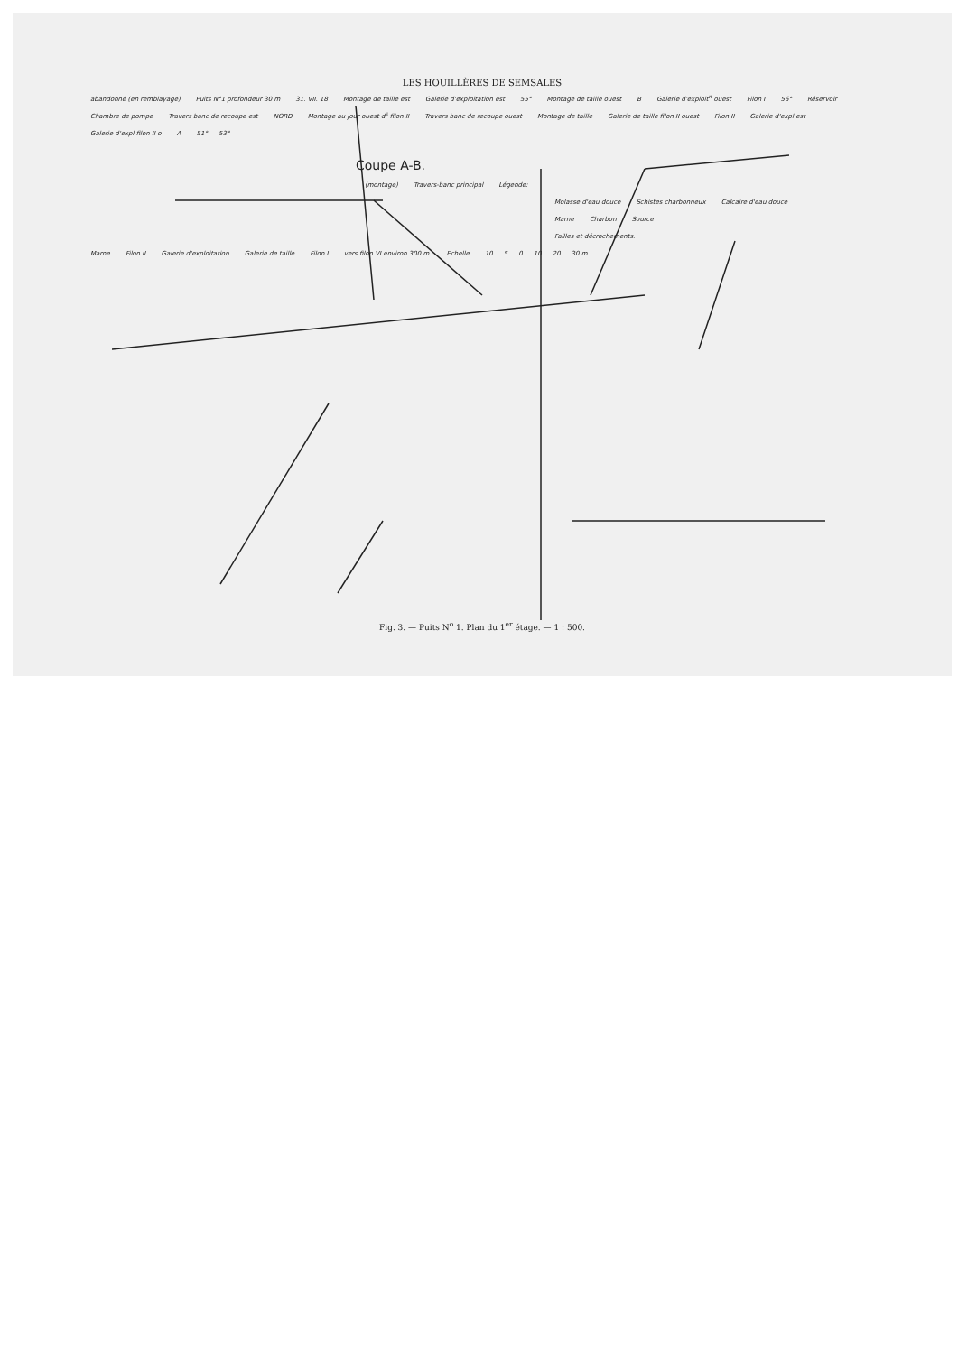LES HOUILLÈRES DE SEMSALES
abandonné (en remblayage) Puits N°1 profondeur 30 m 31. VII. 18 Montage de taille est Galerie d'exploitation est 55° Montage de taille ouest B Galerie d'exploit<sup>n</sup> ouest Filon I 56° Réservoir Chambre de pompe Travers banc de recoupe est NORD Montage au jour ouest d<sup>s</sup> filon II Travers banc de recoupe ouest Montage de taille Galerie de taille filon II ouest Filon II Galerie d'expl est Galerie d'expl filon II o A 51° 53°
Coupe A-B.
(montage) Travers-banc principal Légende:
Molasse d'eau douce Schistes charbonneux Calcaire d'eau douce
Marne Charbon Source
Failles et décrochements.
Marne Filon II Galerie d'exploitation Galerie de taille Filon I vers filon VI environ 300 m. Echelle 10 5 0 10 20 30 m.
Fig. 3. — Puits N<sup>o</sup> 1. Plan du 1<sup>er</sup> étage. — 1 : 500.